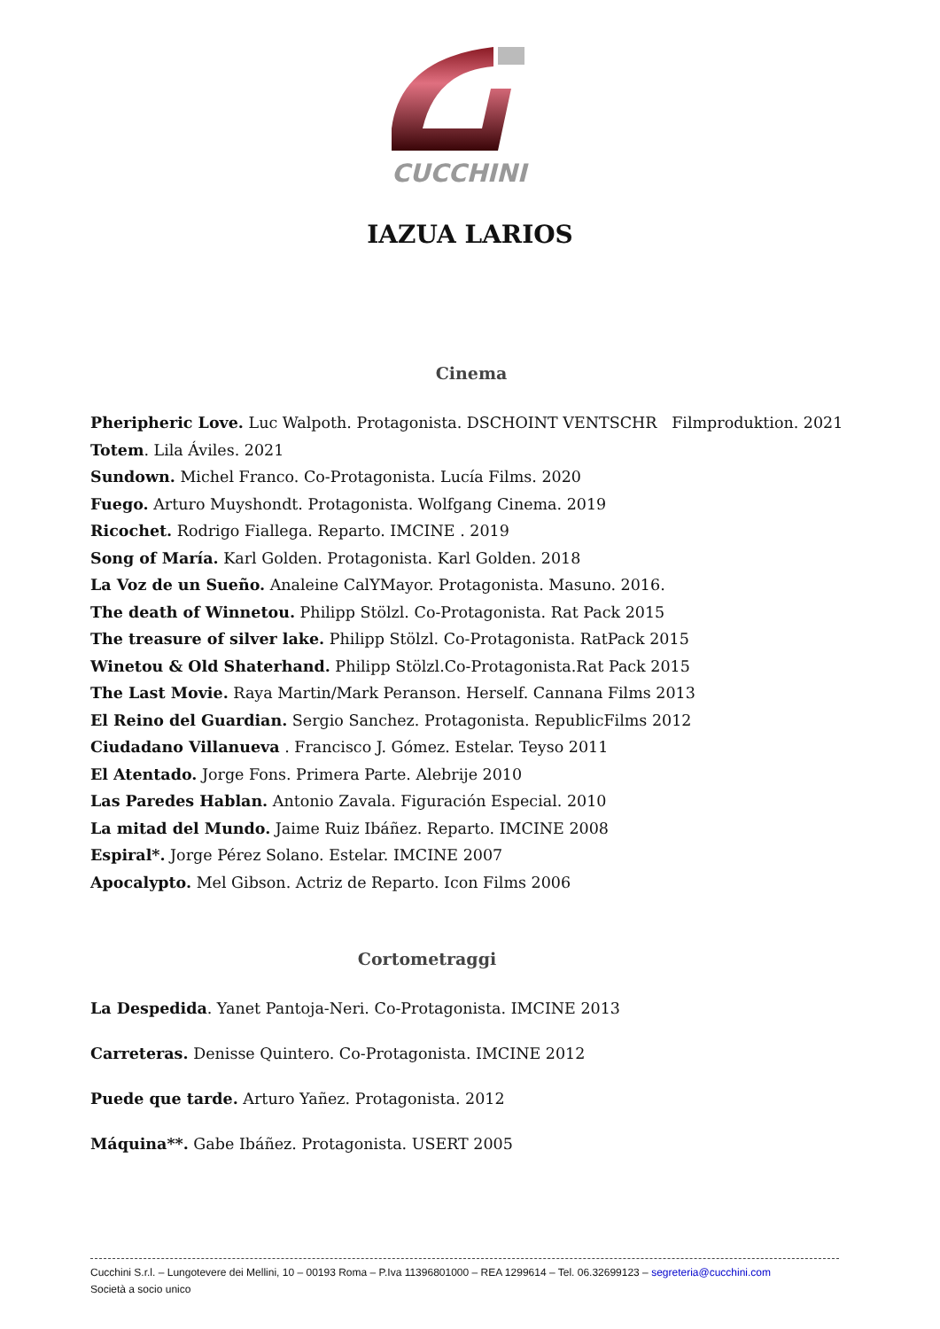CUCCHINI
IAZUA LARIOS
Cinema
Pheripheric Love. Luc Walpoth. Protagonista. DSCHOINT VENTSCHR Filmproduktion. 2021
Totem. Lila Áviles. 2021
Sundown. Michel Franco. Co-Protagonista. Lucía Films. 2020
Fuego. Arturo Muyshondt. Protagonista. Wolfgang Cinema. 2019
Ricochet. Rodrigo Fiallega. Reparto. IMCINE . 2019
Song of María. Karl Golden. Protagonista. Karl Golden. 2018
La Voz de un Sueño. Analeine CalYMayor. Protagonista. Masuno. 2016.
The death of Winnetou. Philipp Stölzl. Co-Protagonista. Rat Pack 2015
The treasure of silver lake. Philipp Stölzl. Co-Protagonista. RatPack 2015
Winetou & Old Shaterhand. Philipp Stölzl.Co-Protagonista.Rat Pack 2015
The Last Movie. Raya Martin/Mark Peranson. Herself. Cannana Films 2013
El Reino del Guardian. Sergio Sanchez. Protagonista. RepublicFilms 2012
Ciudadano Villanueva . Francisco J. Gómez. Estelar. Teyso 2011
El Atentado. Jorge Fons. Primera Parte. Alebrije 2010
Las Paredes Hablan. Antonio Zavala. Figuración Especial. 2010
La mitad del Mundo. Jaime Ruiz Ibáñez. Reparto. IMCINE 2008
Espiral*. Jorge Pérez Solano. Estelar. IMCINE 2007
Apocalypto. Mel Gibson. Actriz de Reparto. Icon Films 2006
Cortometraggi
La Despedida. Yanet Pantoja-Neri. Co-Protagonista. IMCINE 2013
Carreteras. Denisse Quintero. Co-Protagonista. IMCINE 2012
Puede que tarde. Arturo Yañez. Protagonista. 2012
Máquina**. Gabe Ibáñez. Protagonista. USERT 2005
Cucchini S.r.l. – Lungotevere dei Mellini, 10 – 00193 Roma – P.Iva 11396801000 – REA 1299614 – Tel. 06.32699123 – segreteria@cucchini.com
Società a socio unico